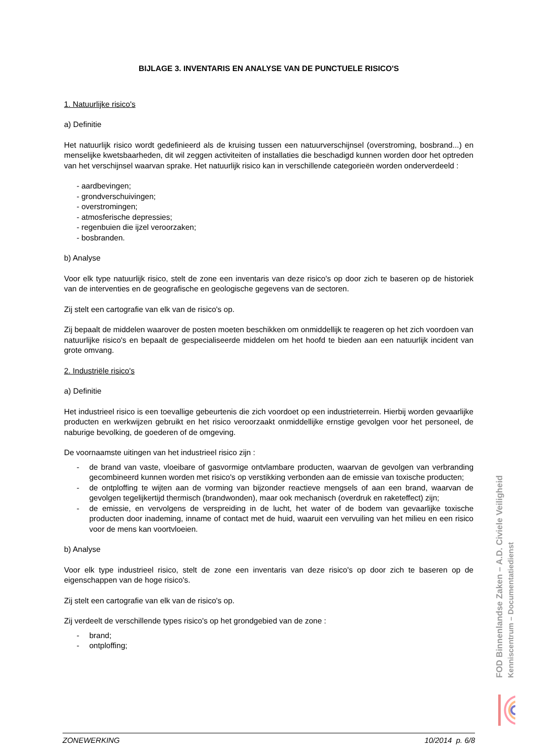BIJLAGE 3. INVENTARIS EN ANALYSE VAN DE PUNCTUELE RISICO'S
1. Natuurlijke risico's
a) Definitie
Het natuurlijk risico wordt gedefinieerd als de kruising tussen een natuurverschijnsel (overstroming, bosbrand...) en menselijke kwetsbaarheden, dit wil zeggen activiteiten of installaties die beschadigd kunnen worden door het optreden van het verschijnsel waarvan sprake. Het natuurlijk risico kan in verschillende categorieën worden onderverdeeld :
- aardbevingen;
- grondverschuivingen;
- overstromingen;
- atmosferische depressies;
- regenbuien die ijzel veroorzaken;
- bosbranden.
b) Analyse
Voor elk type natuurlijk risico, stelt de zone een inventaris van deze risico's op door zich te baseren op de historiek van de interventies en de geografische en geologische gegevens van de sectoren.
Zij stelt een cartografie van elk van de risico's op.
Zij bepaalt de middelen waarover de posten moeten beschikken om onmiddellijk te reageren op het zich voordoen van natuurlijke risico's en bepaalt de gespecialiseerde middelen om het hoofd te bieden aan een natuurlijk incident van grote omvang.
2. Industriële risico's
a) Definitie
Het industrieel risico is een toevallige gebeurtenis die zich voordoet op een industrieterrein. Hierbij worden gevaarlijke producten en werkwijzen gebruikt en het risico veroorzaakt onmiddellijke ernstige gevolgen voor het personeel, de naburige bevolking, de goederen of de omgeving.
De voornaamste uitingen van het industrieel risico zijn :
- de brand van vaste, vloeibare of gasvormige ontvlambare producten, waarvan de gevolgen van verbranding gecombineerd kunnen worden met risico's op verstikking verbonden aan de emissie van toxische producten;
- de ontploffing te wijten aan de vorming van bijzonder reactieve mengsels of aan een brand, waarvan de gevolgen tegelijkertijd thermisch (brandwonden), maar ook mechanisch (overdruk en raketeffect) zijn;
- de emissie, en vervolgens de verspreiding in de lucht, het water of de bodem van gevaarlijke toxische producten door inademing, inname of contact met de huid, waaruit een vervuiling van het milieu en een risico voor de mens kan voortvloeien.
b) Analyse
Voor elk type industrieel risico, stelt de zone een inventaris van deze risico's op door zich te baseren op de eigenschappen van de hoge risico's.
Zij stelt een cartografie van elk van de risico's op.
Zij verdeelt de verschillende types risico's op het grondgebied van de zone :
- brand;
- ontploffing;
FOD Binnenlandse Zaken – A.D. Civiele Veiligheid
Kenniscentrum – Documentatiedienst
ZONEWERKING 10/2014 p. 6/8